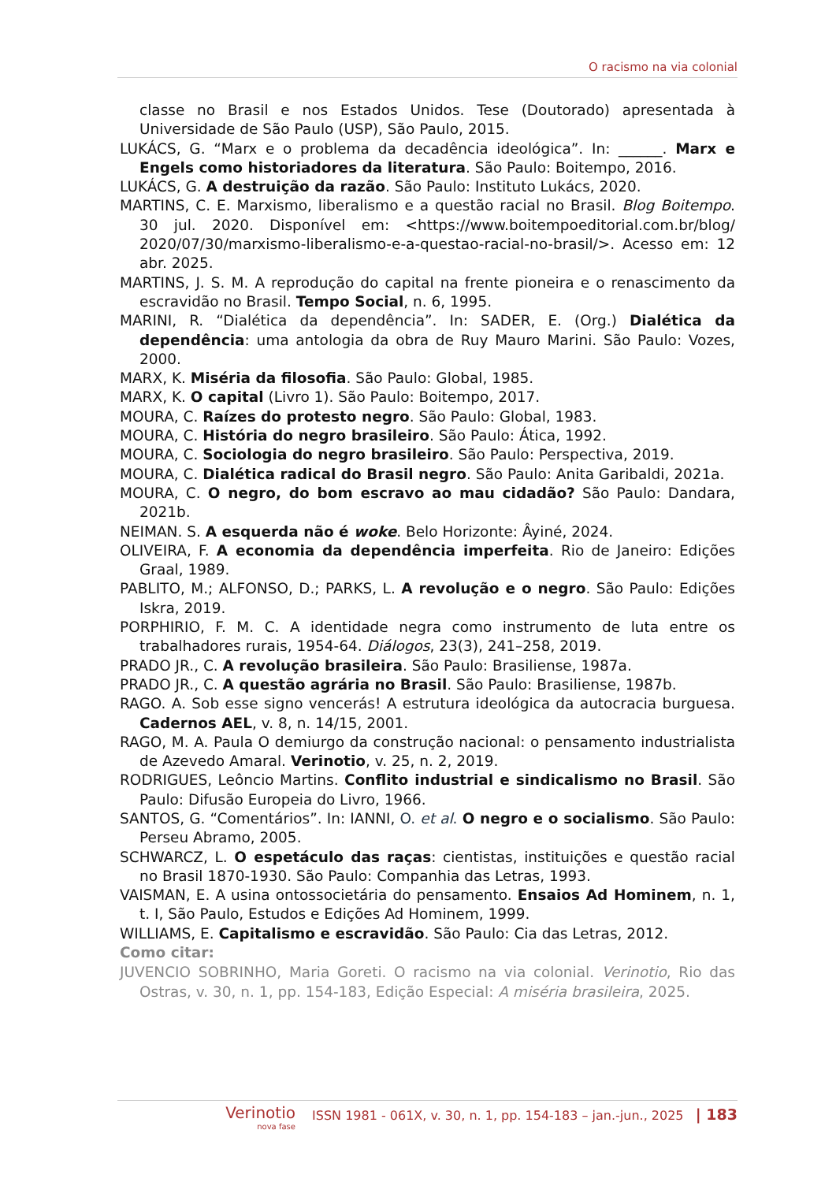O racismo na via colonial
classe no Brasil e nos Estados Unidos. Tese (Doutorado) apresentada à Universidade de São Paulo (USP), São Paulo, 2015.
LUKÁCS, G. “Marx e o problema da decadência ideológica”. In: ______. Marx e Engels como historiadores da literatura. São Paulo: Boitempo, 2016.
LUKÁCS, G. A destruição da razão. São Paulo: Instituto Lukács, 2020.
MARTINS, C. E. Marxismo, liberalismo e a questão racial no Brasil. Blog Boitempo. 30 jul. 2020. Disponível em: <https://www.boitempoeditorial.com.br/blog/ 2020/07/30/marxismo-liberalismo-e-a-questao-racial-no-brasil/>. Acesso em: 12 abr. 2025.
MARTINS, J. S. M. A reprodução do capital na frente pioneira e o renascimento da escravidão no Brasil. Tempo Social, n. 6, 1995.
MARINI, R. “Dialética da dependência”. In: SADER, E. (Org.) Dialética da dependência: uma antologia da obra de Ruy Mauro Marini. São Paulo: Vozes, 2000.
MARX, K. Miséria da filosofia. São Paulo: Global, 1985.
MARX, K. O capital (Livro 1). São Paulo: Boitempo, 2017.
MOURA, C. Raízes do protesto negro. São Paulo: Global, 1983.
MOURA, C. História do negro brasileiro. São Paulo: Ática, 1992.
MOURA, C. Sociologia do negro brasileiro. São Paulo: Perspectiva, 2019.
MOURA, C. Dialética radical do Brasil negro. São Paulo: Anita Garibaldi, 2021a.
MOURA, C. O negro, do bom escravo ao mau cidadão? São Paulo: Dandara, 2021b.
NEIMAN. S. A esquerda não é woke. Belo Horizonte: Âyiné, 2024.
OLIVEIRA, F. A economia da dependência imperfeita. Rio de Janeiro: Edições Graal, 1989.
PABLITO, M.; ALFONSO, D.; PARKS, L. A revolução e o negro. São Paulo: Edições Iskra, 2019.
PORPHIRIO, F. M. C. A identidade negra como instrumento de luta entre os trabalhadores rurais, 1954-64. Diálogos, 23(3), 241–258, 2019.
PRADO JR., C. A revolução brasileira. São Paulo: Brasiliense, 1987a.
PRADO JR., C. A questão agrária no Brasil. São Paulo: Brasiliense, 1987b.
RAGO. A. Sob esse signo vencerás! A estrutura ideológica da autocracia burguesa. Cadernos AEL, v. 8, n. 14/15, 2001.
RAGO, M. A. Paula O demiurgo da construção nacional: o pensamento industrialista de Azevedo Amaral. Verinotio, v. 25, n. 2, 2019.
RODRIGUES, Leôncio Martins. Conflito industrial e sindicalismo no Brasil. São Paulo: Difusão Europeia do Livro, 1966.
SANTOS, G. “Comentários”. In: IANNI, O. et al. O negro e o socialismo. São Paulo: Perseu Abramo, 2005.
SCHWARCZ, L. O espetáculo das raças: cientistas, instituições e questão racial no Brasil 1870-1930. São Paulo: Companhia das Letras, 1993.
VAISMAN, E. A usina ontossocietária do pensamento. Ensaios Ad Hominem, n. 1, t. I, São Paulo, Estudos e Edições Ad Hominem, 1999.
WILLIAMS, E. Capitalismo e escravidão. São Paulo: Cia das Letras, 2012.
Como citar:
JUVENCIO SOBRINHO, Maria Goreti. O racismo na via colonial. Verinotio, Rio das Ostras, v. 30, n. 1, pp. 154-183, Edição Especial: A miséria brasileira, 2025.
Verinotio nova fase ISSN 1981 - 061X, v. 30, n. 1, pp. 154-183 – jan.-jun., 2025 | 183